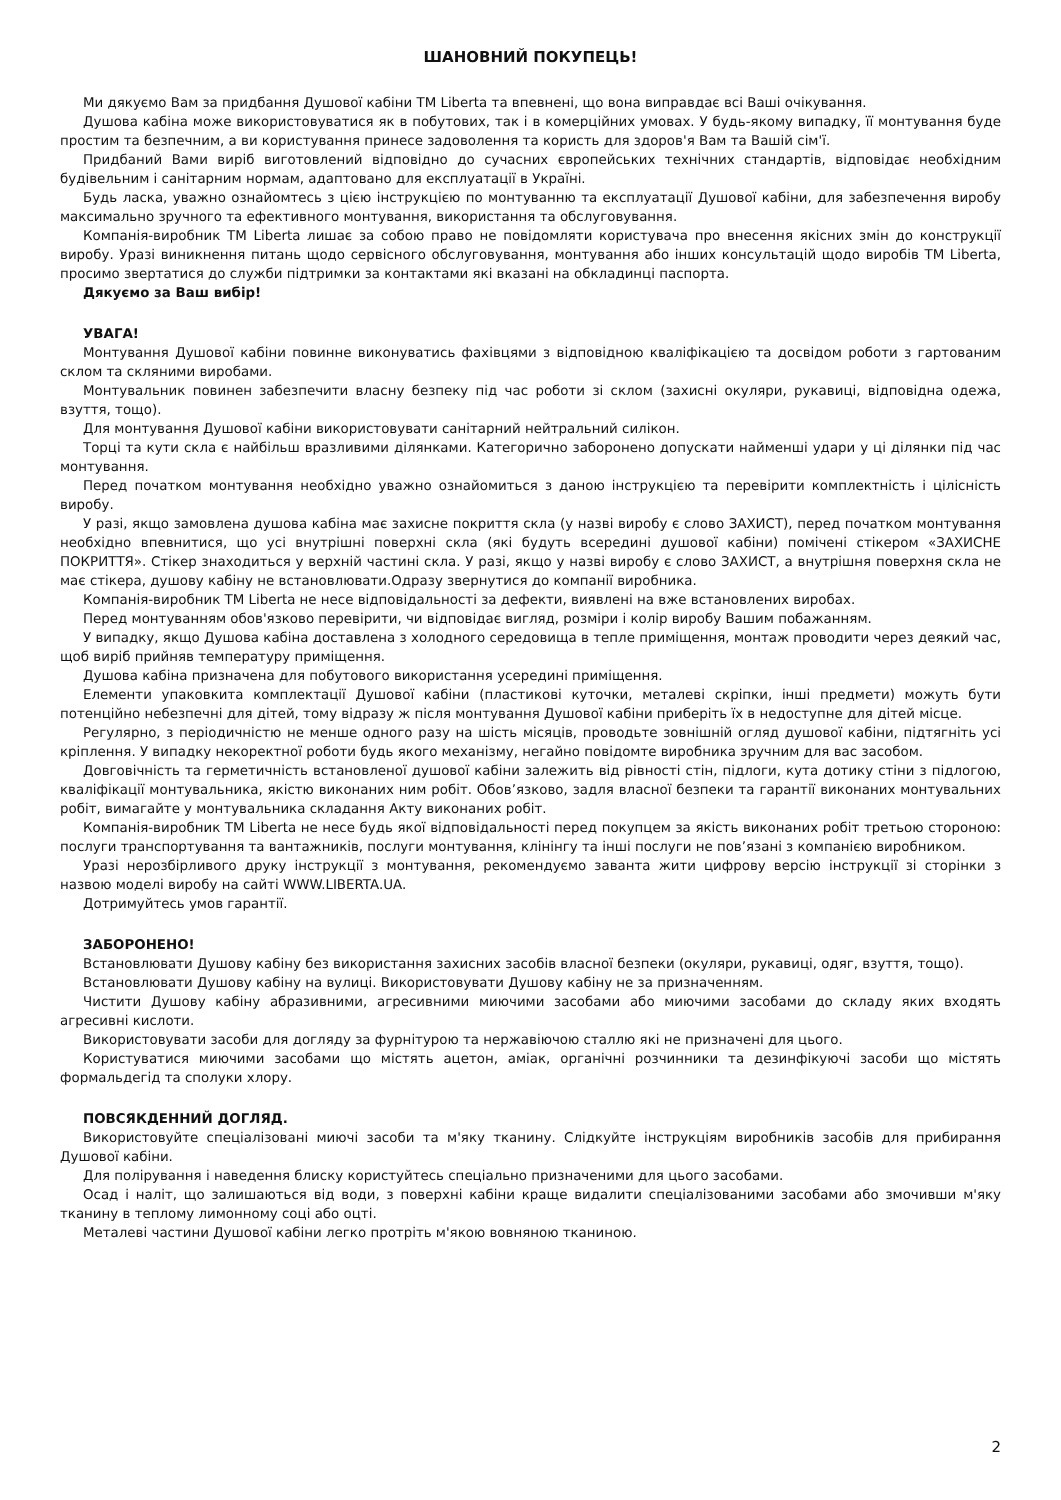ШАНОВНИЙ ПОКУПЕЦЬ!
Ми дякуємо Вам за придбання Душової кабіни ТМ Liberta та впевнені, що вона виправдає всі Ваші очікування.
Душова кабіна може використовуватися як в побутових, так і в комерційних умовах. У будь-якому випадку, її монтування буде простим та безпечним, а ви користування принесе задоволення та користь для здоров'я Вам та Вашій сім'ї.
Придбаний Вами виріб виготовлений відповідно до сучасних європейських технічних стандартів, відповідає необхідним будівельним і санітарним нормам, адаптовано для експлуатації в Україні.
Будь ласка, уважно ознайомтесь з цією інструкцією по монтуванню та експлуатації Душової кабіни, для забезпечення виробу максимально зручного та ефективного монтування, використання та обслуговування.
Компанія-виробник ТМ Liberta лишає за собою право не повідомляти користувача про внесення якісних змін до конструкції виробу. Уразі виникнення питань щодо сервісного обслуговування, монтування або інших консультацій щодо виробів ТМ Liberta, просимо звертатися до служби підтримки за контактами які вказані на обкладинці паспорта.
Дякуємо за Ваш вибір!
УВАГА!
Монтування Душової кабіни повинне виконуватись фахівцями з відповідною кваліфікацією та досвідом роботи з гартованим склом та скляними виробами.
Монтувальник повинен забезпечити власну безпеку під час роботи зі склом (захисні окуляри, рукавиці, відповідна одежа, взуття, тощо).
Для монтування Душової кабіни використовувати санітарний нейтральний силікон.
Торці та кути скла є найбільш вразливими ділянками. Категорично заборонено допускати найменші удари у ці ділянки під час монтування.
Перед початком монтування необхідно уважно ознайомиться з даною інструкцією та перевірити комплектність і цілісність виробу.
У разі, якщо замовлена душова кабіна має захисне покриття скла (у назві виробу є слово ЗАХИСТ), перед початком монтування необхідно впевнитися, що усі внутрішні поверхні скла (які будуть всередині душової кабіни) помічені стікером «ЗАХИСНЕ ПОКРИТТЯ». Стікер знаходиться у верхній частині скла. У разі, якщо у назві виробу є слово ЗАХИСТ, а внутрішня поверхня скла не має стікера, душову кабіну не встановлювати.Одразу звернутися до компанії виробника.
Компанія-виробник ТМ Liberta не несе відповідальності за дефекти, виявлені на вже встановлених виробах.
Перед монтуванням обов'язково перевірити, чи відповідає вигляд, розміри і колір виробу Вашим побажанням.
У випадку, якщо Душова кабіна доставлена з холодного середовища в тепле приміщення, монтаж проводити через деякий час, щоб виріб прийняв температуру приміщення.
Душова кабіна призначена для побутового використання усередині приміщення.
Елементи упаковкита комплектації Душової кабіни (пластикові куточки, металеві скріпки, інші предмети) можуть бути потенційно небезпечні для дітей, тому відразу ж після монтування Душової кабіни приберіть їх в недоступне для дітей місце.
Регулярно, з періодичністю не менше одного разу на шість місяців, проводьте зовнішній огляд душової кабіни, підтягніть усі кріплення. У випадку некоректної роботи будь якого механізму, негайно повідомте виробника зручним для вас засобом.
Довговічність та герметичність встановленої душової кабіни залежить від рівності стін, підлоги, кута дотику стіни з підлогою, кваліфікації монтувальника, якістю виконаних ним робіт. Обов’язково, задля власної безпеки та гарантії виконаних монтувальних робіт, вимагайте у монтувальника складання Акту виконаних робіт.
Компанія-виробник ТМ Liberta не несе будь якої відповідальності перед покупцем за якість виконаних робіт третьою стороною: послуги транспортування та вантажників, послуги монтування, клінінгу та інші послуги не пов’язані з компанією виробником.
Уразі нерозбірливого друку інструкції з монтування, рекомендуємо заванта жити цифрову версію інструкції зі сторінки з назвою моделі виробу на сайті WWW.LIBERTA.UA.
Дотримуйтесь умов гарантії.
ЗАБОРОНЕНО!
Встановлювати Душову кабіну без використання захисних засобів власної безпеки (окуляри, рукавиці, одяг, взуття, тощо).
Встановлювати Душову кабіну на вулиці. Використовувати Душову кабіну не за призначенням.
Чистити Душову кабіну абразивними, агресивними миючими засобами або миючими засобами до складу яких входять агресивні кислоти.
Використовувати засоби для догляду за фурнітурою та нержавіючою сталлю які не призначені для цього.
Користуватися миючими засобами що містять ацетон, аміак, органічні розчинники та дезинфікуючі засоби що містять формальдегід та сполуки хлору.
ПОВСЯКДЕННИЙ ДОГЛЯД.
Використовуйте спеціалізовані миючі засоби та м'яку тканину. Слідкуйте інструкціям виробників засобів для прибирання Душової кабіни.
Для полірування і наведення блиску користуйтесь спеціально призначеними для цього засобами.
Осад і наліт, що залишаються від води, з поверхні кабіни краще видалити спеціалізованими засобами або змочивши м'яку тканину в теплому лимонному соці або оцті.
Металеві частини Душової кабіни легко протріть м'якою вовняною тканиною.
2